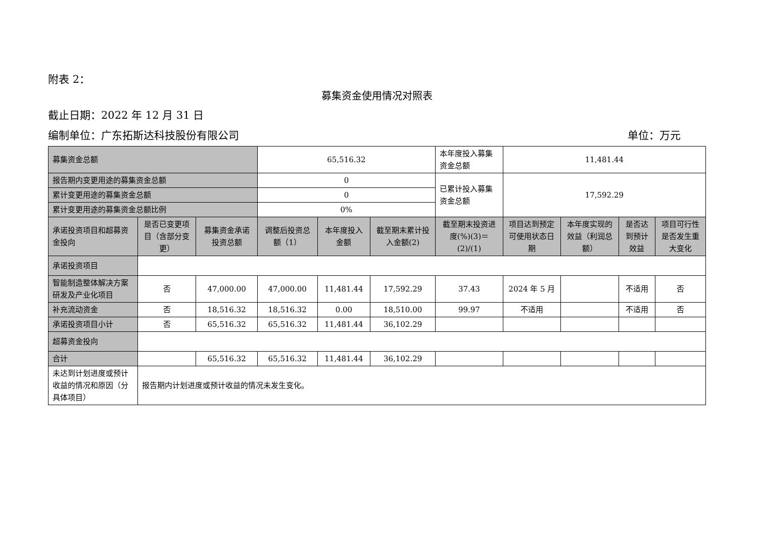附表 2：
募集资金使用情况对照表
截止日期：2022 年 12 月 31 日
编制单位：广东拓斯达科技股份有限公司 单位：万元
| 募集资金总额 | | | 65,516.32 | | | 本年度投入募集资金总额 | 11,481.44 | | | |
| 报告期内变更用途的募集资金总额 | | | 0 | | | 已累计投入募集资金总额 | 17,592.29 | | | |
| 累计变更用途的募集资金总额 | | | 0 | | | | | | | |
| 累计变更用途的募集资金总额比例 | | | 0% | | | | | | | |
| 承诺投资项目和超募资金投向 | 是否已变更项目（含部分变更） | 募集资金承诺投资总额 | 调整后投资总额（1） | 本年度投入金额 | 截至期末累计投入金额(2) | 截至期末投资进度(%)(3)＝(2)/(1) | 项目达到预定可使用状态日期 | 本年度实现的效益（利润总额） | 是否达到预计效益 | 项目可行性是否发生重大变化 |
| 承诺投资项目 | | | | | | | | | | |
| 智能制造整体解决方案研发及产业化项目 | 否 | 47,000.00 | 47,000.00 | 11,481.44 | 17,592.29 | 37.43 | 2024 年 5 月 | | 不适用 | 否 |
| 补充流动资金 | 否 | 18,516.32 | 18,516.32 | 0.00 | 18,510.00 | 99.97 | 不适用 | | 不适用 | 否 |
| 承诺投资项目小计 | 否 | 65,516.32 | 65,516.32 | 11,481.44 | 36,102.29 | | | | | |
| 超募资金投向 | | | | | | | | | | |
| 合计 | | 65,516.32 | 65,516.32 | 11,481.44 | 36,102.29 | | | | | |
| 未达到计划进度或预计收益的情况和原因（分具体项目） | 报告期内计划进度或预计收益的情况未发生变化。 | | | | | | | | | |